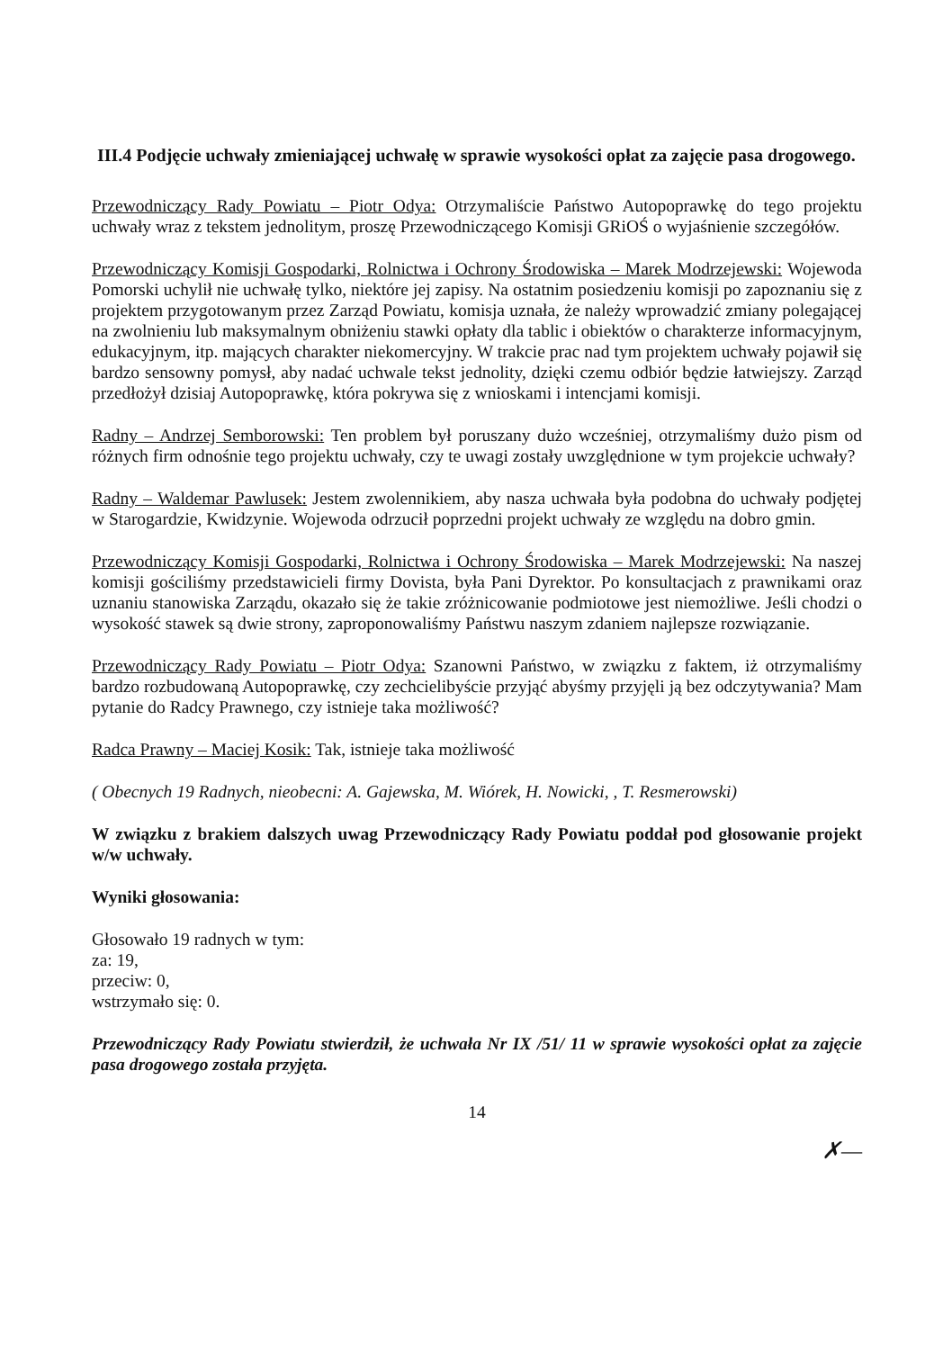III.4 Podjęcie uchwały zmieniającej uchwałę w sprawie wysokości opłat za zajęcie pasa drogowego.
Przewodniczący Rady Powiatu – Piotr Odya: Otrzymaliście Państwo Autopoprawkę do tego projektu uchwały wraz z tekstem jednolitym, proszę Przewodniczącego Komisji GRiOŚ o wyjaśnienie szczegółów.
Przewodniczący Komisji Gospodarki, Rolnictwa i Ochrony Środowiska – Marek Modrzejewski: Wojewoda Pomorski uchylił nie uchwałę tylko, niektóre jej zapisy. Na ostatnim posiedzeniu komisji po zapoznaniu się z projektem przygotowanym przez Zarząd Powiatu, komisja uznała, że należy wprowadzić zmiany polegającej na zwolnieniu lub maksymalnym obniżeniu stawki opłaty dla tablic i obiektów o charakterze informacyjnym, edukacyjnym, itp. mających charakter niekomercyjny. W trakcie prac nad tym projektem uchwały pojawił się bardzo sensowny pomysł, aby nadać uchwale tekst jednolity, dzięki czemu odbiór będzie łatwiejszy. Zarząd przedłożył dzisiaj Autopoprawkę, która pokrywa się z wnioskami i intencjami komisji.
Radny – Andrzej Semborowski: Ten problem był poruszany dużo wcześniej, otrzymaliśmy dużo pism od różnych firm odnośnie tego projektu uchwały, czy te uwagi zostały uwzględnione w tym projekcie uchwały?
Radny – Waldemar Pawlusek: Jestem zwolennikiem, aby nasza uchwała była podobna do uchwały podjętej w Starogardzie, Kwidzynie. Wojewoda odrzucił poprzedni projekt uchwały ze względu na dobro gmin.
Przewodniczący Komisji Gospodarki, Rolnictwa i Ochrony Środowiska – Marek Modrzejewski: Na naszej komisji gościliśmy przedstawicieli firmy Dovista, była Pani Dyrektor. Po konsultacjach z prawnikami oraz uznaniu stanowiska Zarządu, okazało się że takie zróżnicowanie podmiotowe jest niemożliwe. Jeśli chodzi o wysokość stawek są dwie strony, zaproponowaliśmy Państwu naszym zdaniem najlepsze rozwiązanie.
Przewodniczący Rady Powiatu – Piotr Odya: Szanowni Państwo, w związku z faktem, iż otrzymaliśmy bardzo rozbudowaną Autopoprawkę, czy zechcielibyście przyjąć abyśmy przyjęli ją bez odczytywania? Mam pytanie do Radcy Prawnego, czy istnieje taka możliwość?
Radca Prawny – Maciej Kosik: Tak, istnieje taka możliwość
( Obecnych 19 Radnych, nieobecni: A. Gajewska, M. Wiórek, H. Nowicki, , T. Resmerowski)
W związku z brakiem dalszych uwag Przewodniczący Rady Powiatu poddał pod głosowanie projekt w/w uchwały.
Wyniki głosowania:
Głosowało 19 radnych w tym:
za: 19,
przeciw: 0,
wstrzymało się: 0.
Przewodniczący Rady Powiatu stwierdził, że uchwała Nr IX /51/ 11 w sprawie wysokości opłat za zajęcie pasa drogowego została przyjęta.
14
✗—